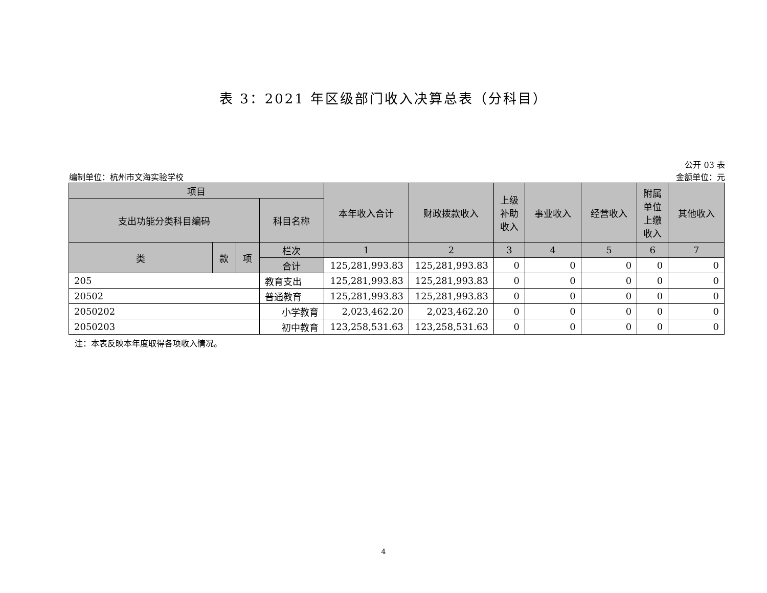表 3：2021 年区级部门收入决算总表（分科目）
编制单位：杭州市文海实验学校
公开 03 表
金额单位：元
| 项目 | | | | 本年收入合计 | 财政拨款收入 | 上级 补助 收入 | 事业收入 | 经营收入 | 附属 单位 上缴 收入 | 其他收入 |
| --- | --- | --- | --- | --- | --- | --- | --- | --- | --- | --- |
| 支出功能分类科目编码 | | | 科目名称 | | | | | | | |
| 类 | 款 | 项 | 栏次 | 1 | 2 | 3 | 4 | 5 | 6 | 7 |
| | | | 合计 | 125,281,993.83 | 125,281,993.83 | 0 | 0 | 0 | 0 | 0 |
| 205 | | | 教育支出 | 125,281,993.83 | 125,281,993.83 | 0 | 0 | 0 | 0 | 0 |
| 20502 | | | 普通教育 | 125,281,993.83 | 125,281,993.83 | 0 | 0 | 0 | 0 | 0 |
| 2050202 | | | 小学教育 | 2,023,462.20 | 2,023,462.20 | 0 | 0 | 0 | 0 | 0 |
| 2050203 | | | 初中教育 | 123,258,531.63 | 123,258,531.63 | 0 | 0 | 0 | 0 | 0 |
注：本表反映本年度取得各项收入情况。
4